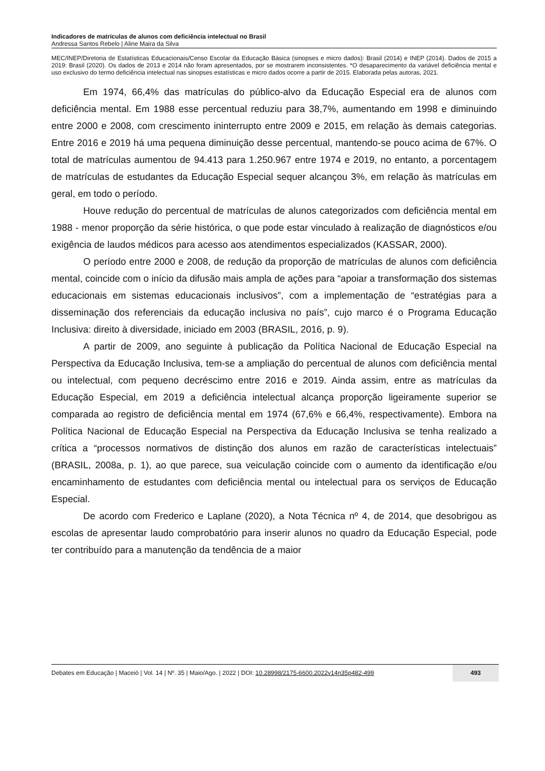Indicadores de matrículas de alunos com deficiência intelectual no Brasil
Andressa Santos Rebelo | Aline Maira da Silva
MEC/INEP/Diretoria de Estatísticas Educacionais/Censo Escolar da Educação Básica (sinopses e micro dados): Brasil (2014) e INEP (2014). Dados de 2015 a 2019: Brasil (2020). Os dados de 2013 e 2014 não foram apresentados, por se mostrarem inconsistentes. *O desaparecimento da variável deficiência mental e uso exclusivo do termo deficiência intelectual nas sinopses estatísticas e micro dados ocorre a partir de 2015. Elaborada pelas autoras, 2021.
Em 1974, 66,4% das matrículas do público-alvo da Educação Especial era de alunos com deficiência mental. Em 1988 esse percentual reduziu para 38,7%, aumentando em 1998 e diminuindo entre 2000 e 2008, com crescimento ininterrupto entre 2009 e 2015, em relação às demais categorias. Entre 2016 e 2019 há uma pequena diminuição desse percentual, mantendo-se pouco acima de 67%. O total de matrículas aumentou de 94.413 para 1.250.967 entre 1974 e 2019, no entanto, a porcentagem de matrículas de estudantes da Educação Especial sequer alcançou 3%, em relação às matrículas em geral, em todo o período.
Houve redução do percentual de matrículas de alunos categorizados com deficiência mental em 1988 - menor proporção da série histórica, o que pode estar vinculado à realização de diagnósticos e/ou exigência de laudos médicos para acesso aos atendimentos especializados (KASSAR, 2000).
O período entre 2000 e 2008, de redução da proporção de matrículas de alunos com deficiência mental, coincide com o início da difusão mais ampla de ações para “apoiar a transformação dos sistemas educacionais em sistemas educacionais inclusivos”, com a implementação de “estratégias para a disseminação dos referenciais da educação inclusiva no país”, cujo marco é o Programa Educação Inclusiva: direito à diversidade, iniciado em 2003 (BRASIL, 2016, p. 9).
A partir de 2009, ano seguinte à publicação da Política Nacional de Educação Especial na Perspectiva da Educação Inclusiva, tem-se a ampliação do percentual de alunos com deficiência mental ou intelectual, com pequeno decréscimo entre 2016 e 2019. Ainda assim, entre as matrículas da Educação Especial, em 2019 a deficiência intelectual alcança proporção ligeiramente superior se comparada ao registro de deficiência mental em 1974 (67,6% e 66,4%, respectivamente). Embora na Política Nacional de Educação Especial na Perspectiva da Educação Inclusiva se tenha realizado a crítica a “processos normativos de distinção dos alunos em razão de características intelectuais” (BRASIL, 2008a, p. 1), ao que parece, sua veiculação coincide com o aumento da identificação e/ou encaminhamento de estudantes com deficiência mental ou intelectual para os serviços de Educação Especial.
De acordo com Frederico e Laplane (2020), a Nota Técnica nº 4, de 2014, que desobrigou as escolas de apresentar laudo comprobatório para inserir alunos no quadro da Educação Especial, pode ter contribuído para a manutenção da tendência de a maior
Debates em Educação | Maceió | Vol. 14 | Nº. 35 | Maio/Ago. | 2022 | DOI: 10.28998/2175-6600.2022v14n35p482-499
493